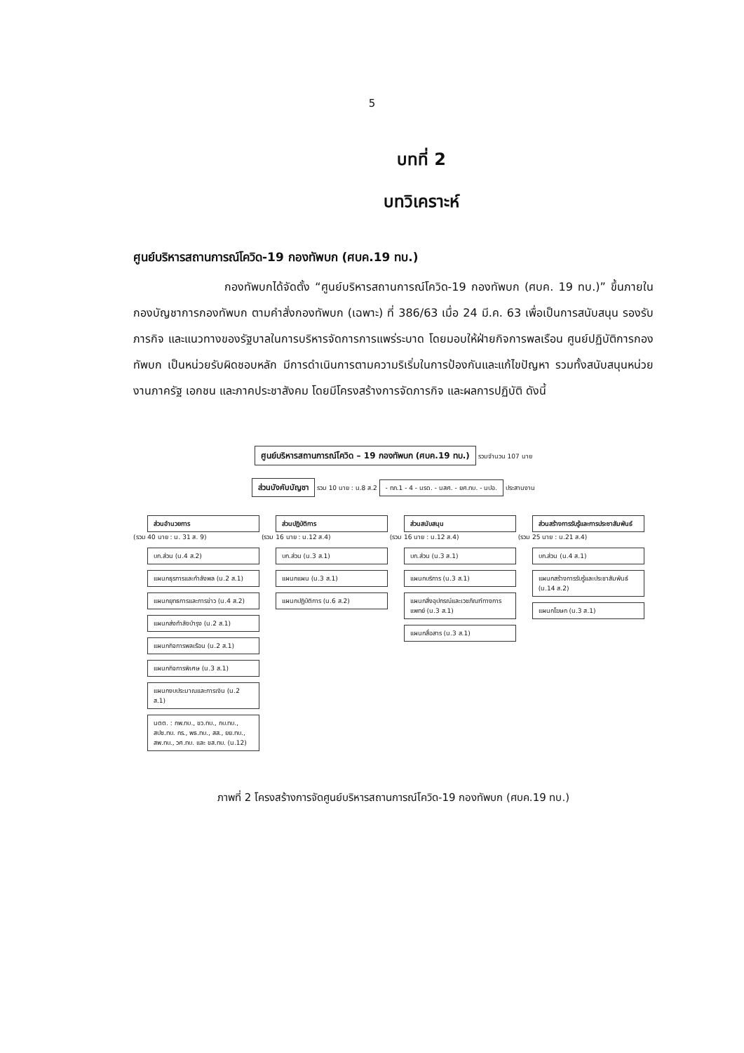5
บทที่ 2
บทวิเคราะห์
ศูนย์บริหารสถานการณ์โควิด-19 กองทัพบก (ศบค.19 ทบ.)
กองทัพบกได้จัดตั้ง “ศูนย์บริหารสถานการณ์โควิด-19 กองทัพบก (ศบค. 19 ทบ.)” ขึ้นภายในกองบัญชาการกองทัพบก ตามคำสั่งกองทัพบก (เฉพาะ) ที่ 386/63 เมื่อ 24 มี.ค. 63 เพื่อเป็นการสนับสนุน รองรับภารกิจ และแนวทางของรัฐบาลในการบริหารจัดการการแพร่ระบาด โดยมอบให้ฝ่ายกิจการพลเรือน ศูนย์ปฏิบัติการกองทัพบก เป็นหน่วยรับผิดชอบหลัก มีการดำเนินการตามความริเริ่มในการป้องกันและแก้ไขปัญหา รวมทั้งสนับสนุนหน่วยงานภาครัฐ เอกชน และภาคประชาสังคม โดยมีโครงสร้างการจัดภารกิจ และผลการปฏิบัติ ดังนี้
ศูนย์บริหารสถานการณ์โควิด – 19 กองทัพบก (ศบค.19 ทบ.) รวมจำนวน 107 นาย
ส่วนบังคับบัญชา รวม 10 นาย : น.8 ส.2 - ทภ.1 - 4 - นรด. - นสศ. - ยศ.ทบ. - นปอ. ประสานงาน
ส่วนอำนวยการ (รวม 40 นาย : น. 31 ส. 9) บก.ส่วน (น.4 ส.2) แผนกธุรการและกำลังพล (น.2 ส.1) แผนกยุทธการและการข่าว (น.4 ส.2) แผนกส่งกำลังบำรุง (น.2 ส.1) แผนกกิจการพลเรือน (น.2 ส.1) แผนกกิจการพิเศษ (น.3 ส.1) แผนกงบประมาณและการเงิน (น.2 ส.1) นตต. : กพ.ทบ., ขว.ทบ., กบ.ทบ., สปช.ทบ. กร., พธ.ทบ., สส., ยย.ทบ., สพ.ทบ., วศ.ทบ. และ ขส.ทบ. (น.12)
ส่วนปฏิบัติการ (รวม 16 นาย : น.12 ส.4) บก.ส่วน (น.3 ส.1) แผนกแผน (น.3 ส.1) แผนกปฏิบัติการ (น.6 ส.2)
ส่วนสนับสนุน (รวม 16 นาย : น.12 ส.4) บก.ส่วน (น.3 ส.1) แผนกบริการ (น.3 ส.1) แผนกสิ่งอุปกรณ์และเวชภัณฑ์ทางการแพทย์ (น.3 ส.1) แผนกสื่อสาร (น.3 ส.1)
ส่วนสร้างการรับรู้และการประชาสัมพันธ์ (รวม 25 นาย : น.21 ส.4) บก.ส่วน (น.4 ส.1) แผนกสร้างการรับรู้และประชาสัมพันธ์ (น.14 ส.2) แผนกโฆษก (น.3 ส.1)
ภาพที่ 2 โครงสร้างการจัดศูนย์บริหารสถานการณ์โควิด-19 กองทัพบก (ศบค.19 ทบ.)